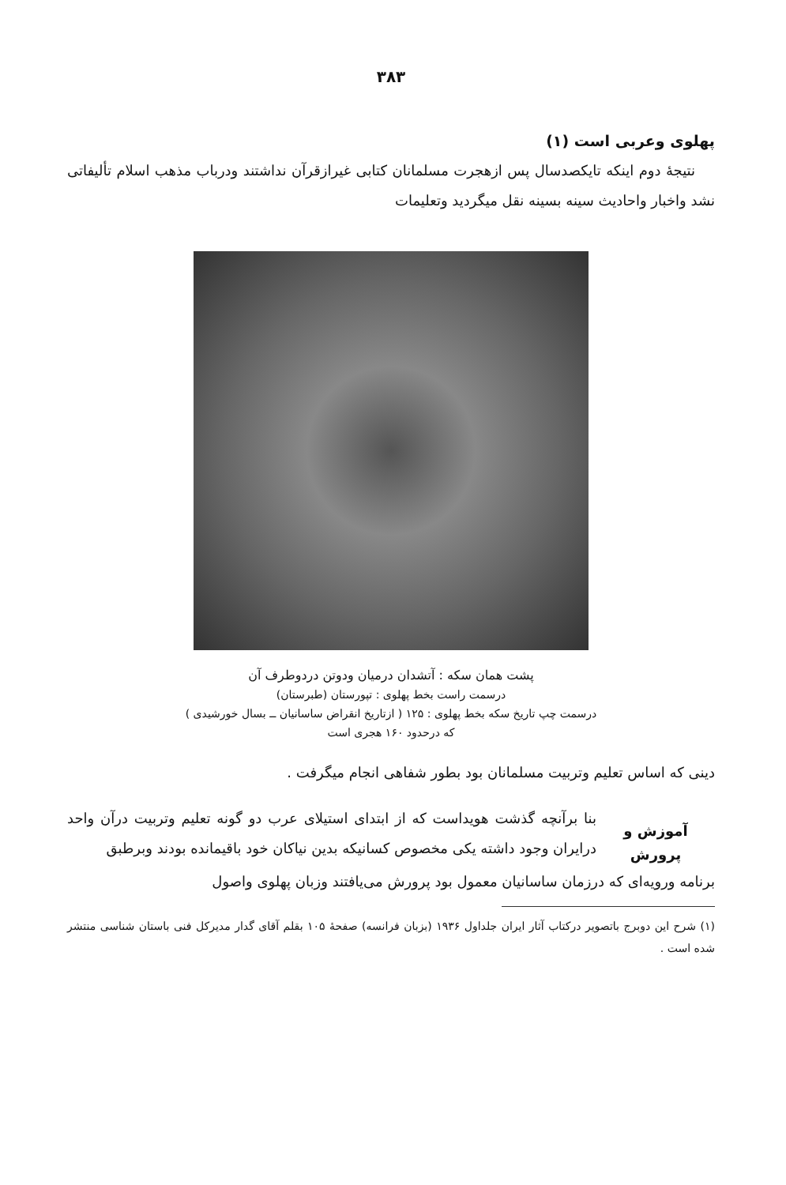۳۸۳
پهلوی وعربی است (۱)
نتیجهٔ دوم اینکه تایکصدسال پس ازهجرت مسلمانان کتابی غیرازقرآن نداشتند ودرباب مذهب اسلام تألیفاتی نشد واخبار واحادیث سینه بسینه نقل میگردید وتعلیمات
پشت همان سکه : آتشدان درمیان ودوتن دردوطرف آن
درسمت راست بخط پهلوی : تپورستان (طبرستان)
درسمت چپ تاریخ سکه بخط پهلوی : ۱۲۵ ( ازتاریخ انقراض ساسانیان ــ بسال خورشیدی )
که درحدود ۱۶۰ هجری است
دینی که اساس تعلیم وتربیت مسلمانان بود بطور شفاهی انجام میگرفت .
آموزش و
پرورش
بنا برآنچه گذشت هویداست که از ابتدای استیلای عرب دو گونه تعلیم وتربیت درآن واحد درایران وجود داشته یکی مخصوص کسانیکه بدین نیاکان خود باقیمانده بودند وبرطبق
برنامه ورویه‌ای که درزمان ساسانیان معمول بود پرورش می‌یافتند وزبان پهلوی واصول
(۱) شرح این دوبرج باتصویر درکتاب آثار ایران جلداول ۱۹۳۶ (بزبان فرانسه) صفحهٔ ۱۰۵ بقلم آقای گدار مدیرکل فنی باستان شناسی منتشر شده است .